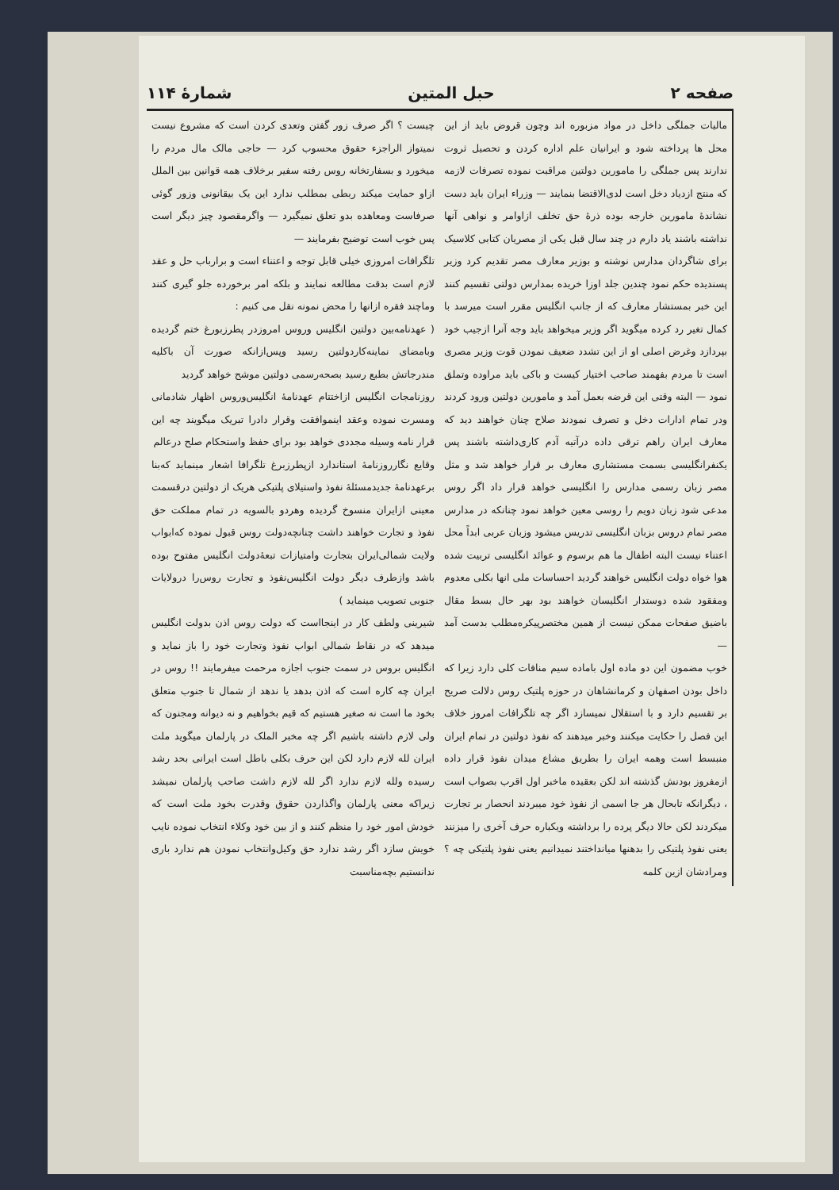صفحه ۲ حبل المتین شمارهٔ ۱۱۴
مالیات جملگی داخل در مواد مزبوره اند وچون قروض باید از این محل ها پرداخته شود و ایرانیان علم اداره کردن و تحصیل ثروت ندارند پس جملگی را مامورین دولتین مراقبت نموده تصرفات لازمه که منتج ازدیاد دخل است لدی‌الاقتضا بنمایند — وزراء ایران باید دست نشاندهٔ مامورین خارجه بوده ذرهٔ حق تخلف ازاوامر و نواهی آنها نداشته باشند یاد دارم در چند سال قبل یکی از مصریان کتابی کلاسیک برای شاگردان مدارس نوشته و بوزیر معارف مصر تقدیم کرد وزیر پسندیده حکم نمود چندین جلد اوزا خریده بمدارس دولتی تقسیم کنند این خبر بمستشار معارف که از جانب انگلیس مقرر است میرسد با کمال تغیر رد کرده میگوید اگر وزیر میخواهد باید وجه آنرا ازجیب خود بپردازد وغرض اصلی او از این تشدد ضعیف نمودن قوت وزیر مصری است تا مردم بفهمند صاحب اختیار کیست و باکی باید مراوده وتملق نمود — البته وقتی این قرضه بعمل آمد و مامورین دولتین ورود کردند ودر تمام ادارات دخل و تصرف نمودند صلاح چنان خواهند دید که معارف ایران راهم ترقی داده درآتیه آدم کاری‌داشته باشند پس یکنفرانگلیسی بسمت مستشاری معارف بر قرار خواهد شد و مثل مصر زبان رسمی مدارس را انگلیسی خواهد قرار داد اگر روس مدعی شود زبان دویم را روسی معین خواهد نمود چنانکه در مدارس مصر تمام دروس بزبان انگلیسی تدریس میشود وزبان عربی ابداً محل اعتناء نیست البته اطفال ما هم برسوم و عوائد انگلیسی تربیت شده هوا خواه دولت انگلیس خواهند گردید احساسات ملی انها بکلی معدوم ومفقود شده دوستدار انگلیسان خواهند بود بهر حال بسط مقال باضیق صفحات ممکن نیست از همین مختصرپیکره‌مطلب بدست آمد —
خوب مضمون این دو ماده اول باماده سیم منافات کلی دارد زیرا که داخل بودن اصفهان و کرمانشاهان در حوزه پلتیک روس دلالت صریح بر تقسیم دارد و با استقلال نمیسازد اگر چه تلگرافات امروز خلاف این فصل را حکایت میکنند وخبر میدهند که نفوذ دولتین در تمام ایران منبسط است وهمه ایران را بطریق مشاع میدان نفوذ قرار داده ازمفروز بودنش گذشته اند لکن بعقیده ماخبر اول اقرب بصواب است ، دیگرانکه تابحال هر جا اسمی از نفوذ خود میبردند انحصار بر تجارت میکردند لکن حالا دیگر پرده را برداشته ویکباره حرف آخری را میزنند یعنی نفوذ پلتیکی را بدهنها میانداختند نمیدانیم یعنی نفوذ پلتیکی چه ؟ ومرادشان ازین کلمه
چیست ؟ اگر صرف زور گفتن وتعدی کردن است که مشروع نیست نمیتواز الراجزء حقوق محسوب کرد — حاجی مالک مال مردم را میخورد و بسفارتخانه روس رفته سفیر برخلاف همه قوانین بین الملل ازاو حمایت میکند ربطی بمطلب ندارد این یک بیقانونی وزور گوئی صرفاست ومعاهده بدو تعلق نمیگیرد — واگرمقصود چیز دیگر است پس خوب است توضیح بفرمایند —
تلگرافات امروزی خیلی قابل توجه و اعتناء است و برارباب حل و عقد لازم است بدقت مطالعه نمایند و بلکه امر برخورده جلو گیری کنند وماچند فقره ازانها را محض نمونه نقل می کنیم :
( عهدنامه‌بین دولتین انگلیس وروس امروزدر پطرزبورغ ختم گردیده وبامضای نماینه‌کاردولتین رسید وپس‌ازانکه صورت آن باکلیه مندرجاتش بطبع رسید بصحه‌رسمی دولتین موشح خواهد گردید
روزنامجات انگلیس ازاختتام عهدنامهٔ انگلیس‌وروس اظهار شادمانی ومسرت نموده وعقد اینموافقت وقرار دادرا تبریک میگویند چه این قرار نامه وسیله مجددی خواهد بود برای حفظ واستحکام صلح درعالم
وقایع نگارروزنامهٔ استاندارد ازپطرزبرغ تلگرافا اشعار مینماید که‌بنا برعهدنامهٔ جدید‌مسئلهٔ نفوذ واستیلای پلتیکی هریک از دولتین درقسمت معینی ازایران منسوخ گردیده وهردو بالسویه در تمام مملکت حق نفوذ و تجارت خواهند داشت چنانچه‌دولت روس قبول نموده که‌ابواب ولایت شمالی‌ایران بتجارت وامتیازات تبعهٔ‌دولت انگلیس مفتوح بوده باشد وازطرف دیگر دولت انگلیس‌نفوذ و تجارت روس‌را درولایات جنوبی تصویب مینماید )
شیرینی ولطف کار در اینجااست که دولت روس اذن بدولت انگلیس میدهد که در نقاط شمالی ابواب نفوذ وتجارت خود را باز نماید و انگلیس بروس در سمت جنوب اجازه مرحمت میفرمایند !! روس در ایران چه کاره است که اذن بدهد یا ندهد از شمال تا جنوب متعلق بخود ما است نه صغیر هستیم که قیم بخواهیم و نه دیوانه ومجنون که ولی لازم داشته باشیم اگر چه مخبر الملک در پارلمان میگوید ملت ایران لله لازم دارد لکن این حرف بکلی باطل است ایرانی بحد رشد رسیده ولله لازم ندارد اگر لله لازم داشت صاحب پارلمان نمیشد زیراکه معنی پارلمان واگذاردن حقوق وقدرت بخود ملت است که خودش امور خود را منظم کنند و از بین خود وکلاء انتخاب نموده نایب خویش سازد اگر رشد ندارد حق وکیل‌وانتخاب نمودن هم ندارد باری ندانستیم بچه‌مناسبت